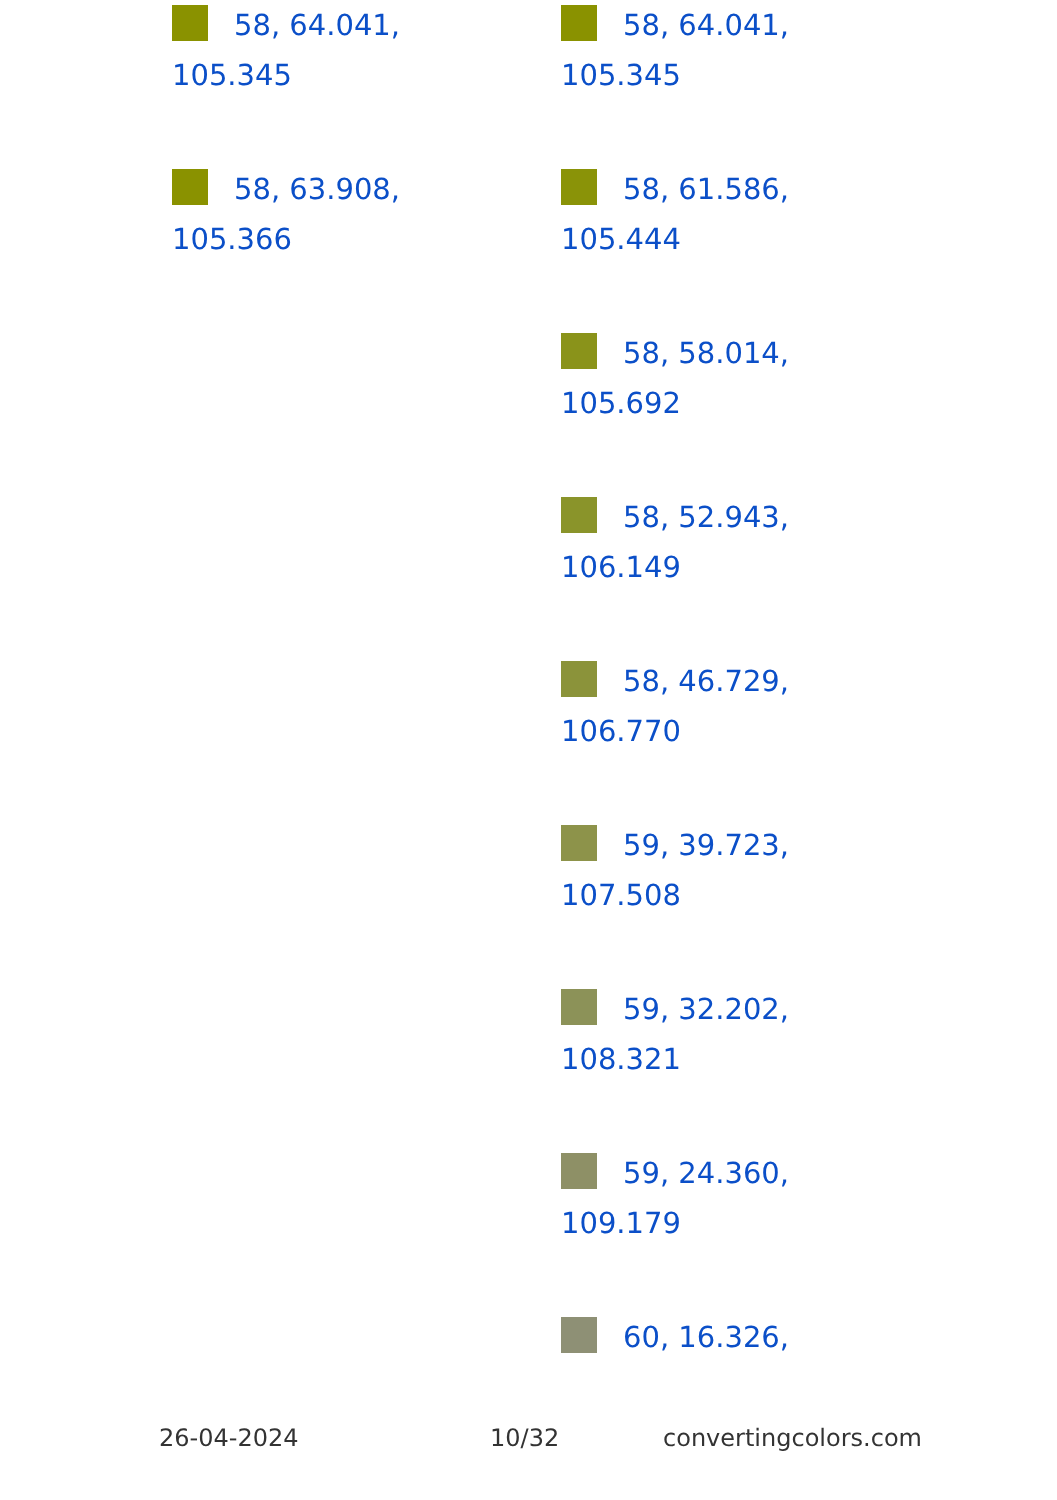58, 64.041, 105.345
58, 63.908, 105.366
58, 64.041, 105.345
58, 61.586, 105.444
58, 58.014, 105.692
58, 52.943, 106.149
58, 46.729, 106.770
59, 39.723, 107.508
59, 32.202, 108.321
59, 24.360, 109.179
60, 16.326,
26-04-2024 10/32 convertingcolors.com